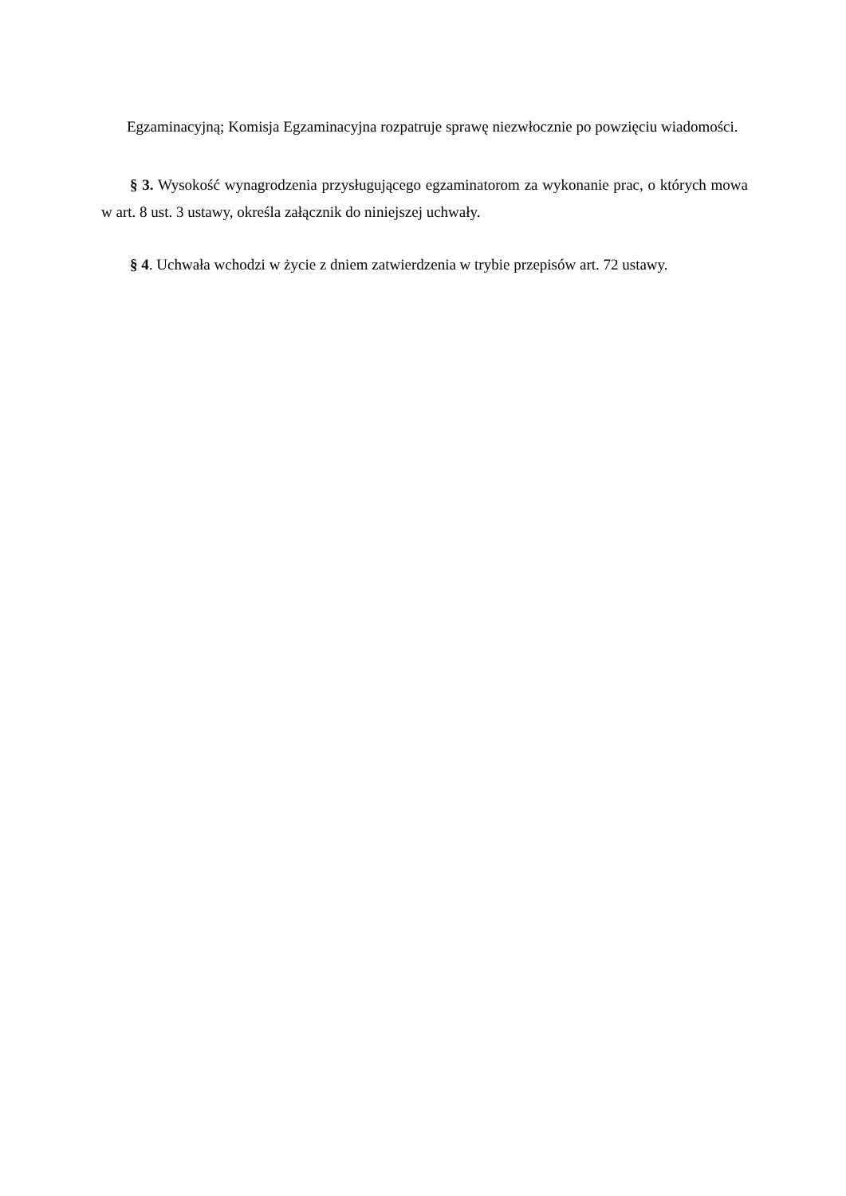Egzaminacyjną; Komisja Egzaminacyjna rozpatruje sprawę niezwłocznie po powzięciu wiadomości.
§ 3. Wysokość wynagrodzenia przysługującego egzaminatorom za wykonanie prac, o których mowa w art. 8 ust. 3 ustawy, określa załącznik do niniejszej uchwały.
§ 4. Uchwała wchodzi w życie z dniem zatwierdzenia w trybie przepisów art. 72 ustawy.